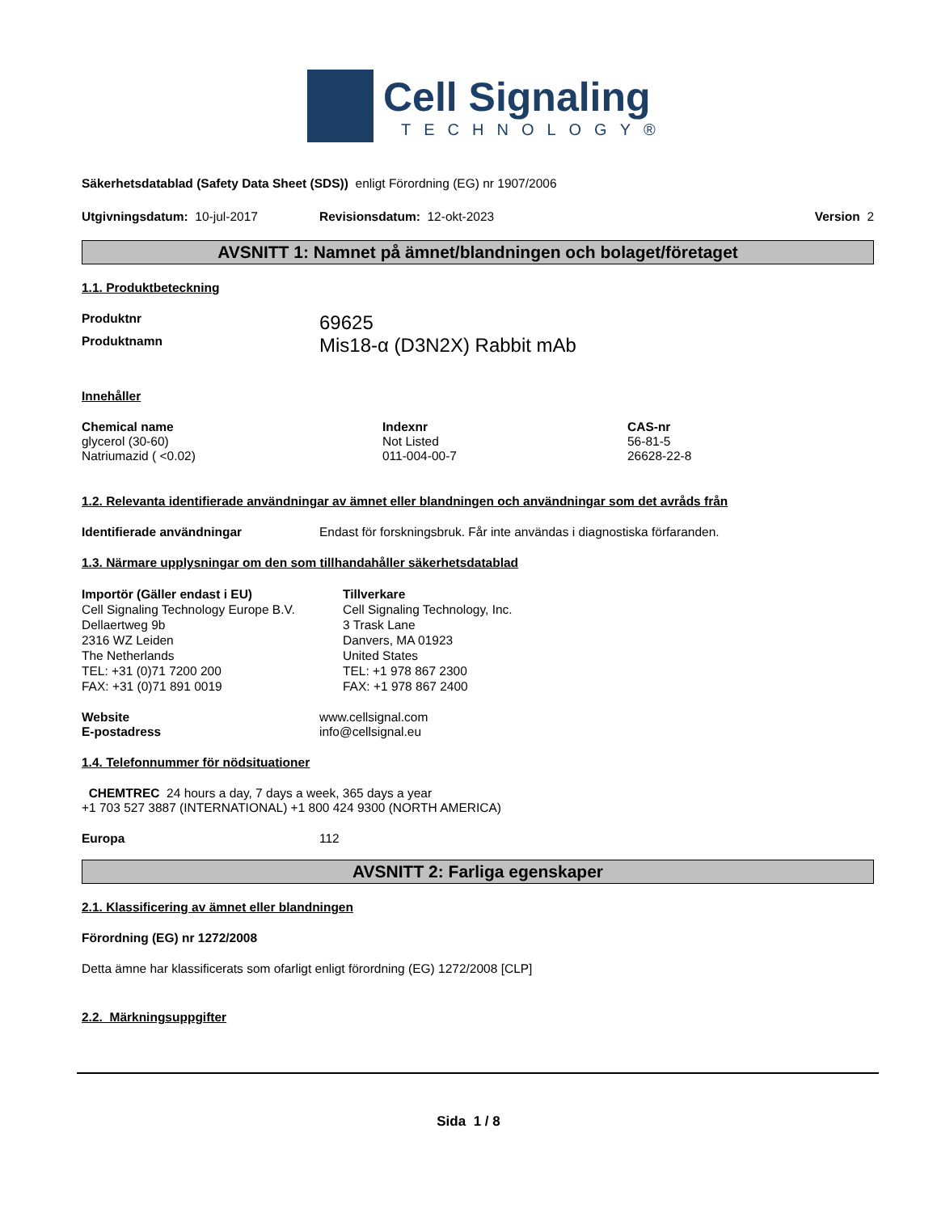Cell Signaling
TECHNOLOGY®
Säkerhetsdatablad (Safety Data Sheet (SDS)) enligt Förordning (EG) nr 1907/2006
Utgivningsdatum: 10-jul-2017 Revisionsdatum: 12-okt-2023 Version 2
AVSNITT 1: Namnet på ämnet/blandningen och bolaget/företaget
1.1. Produktbeteckning
| Produktnr | 69625 |
| Produktnamn | Mis18-α (D3N2X) Rabbit mAb |
Innehåller
| Chemical name | Indexnr | CAS-nr |
| glycerol (30-60) | Not Listed | 56-81-5 |
| Natriumazid ( <0.02) | 011-004-00-7 | 26628-22-8 |
1.2. Relevanta identifierade användningar av ämnet eller blandningen och användningar som det avråds från
| Identifierade användningar | Endast för forskningsbruk. Får inte användas i diagnostiska förfaranden. |
1.3. Närmare upplysningar om den som tillhandahåller säkerhetsdatablad
| Importör (Gäller endast i EU) Cell Signaling Technology Europe B.V. Dellaertweg 9b 2316 WZ Leiden The Netherlands TEL: +31 (0)71 7200 200 FAX: +31 (0)71 891 0019 | Tillverkare Cell Signaling Technology, Inc. 3 Trask Lane Danvers, MA 01923 United States TEL: +1 978 867 2300 FAX: +1 978 867 2400 |
| Website | www.cellsignal.com |
| E-postadress | info@cellsignal.eu |
1.4. Telefonnummer för nödsituationer
CHEMTREC 24 hours a day, 7 days a week, 365 days a year
+1 703 527 3887 (INTERNATIONAL) +1 800 424 9300 (NORTH AMERICA)
| Europa | 112 |
AVSNITT 2: Farliga egenskaper
2.1. Klassificering av ämnet eller blandningen
Förordning (EG) nr 1272/2008
Detta ämne har klassificerats som ofarligt enligt förordning (EG) 1272/2008 [CLP]
2.2. Märkningsuppgifter
Sida 1 / 8